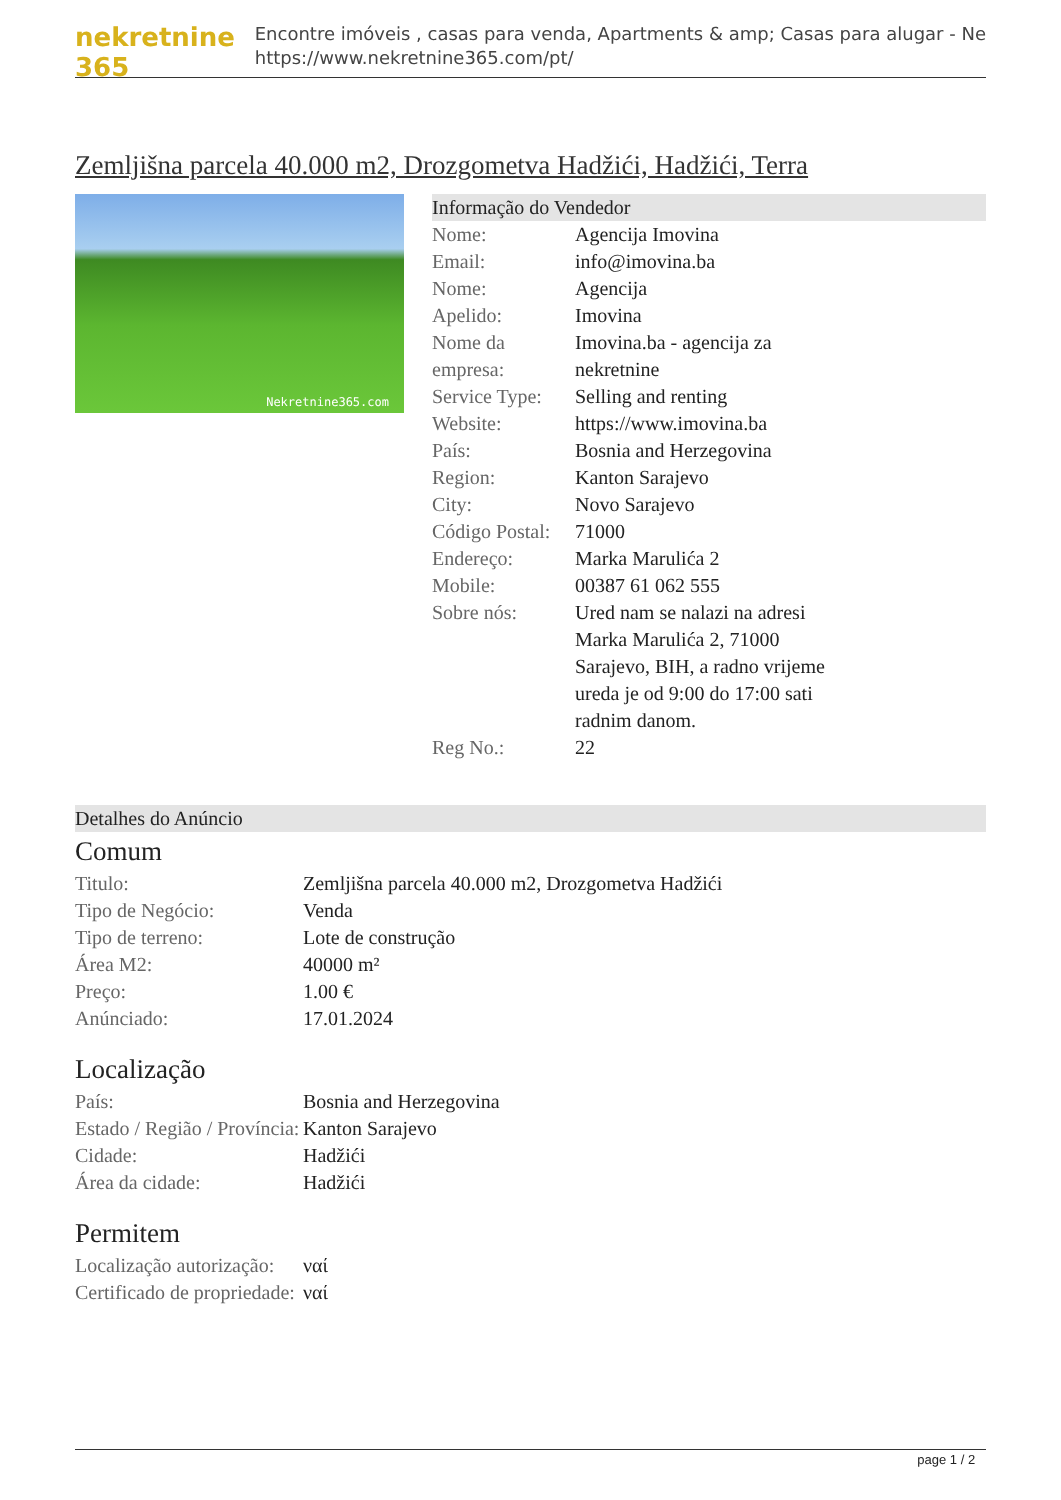nekretnine 365
Encontre imóveis , casas para venda, Apartments & amp; Casas para alugar - Ne
https://www.nekretnine365.com/pt/
Zemljišna parcela 40.000 m2, Drozgometva Hadžići, Hadžići, Terra
Nekretnine365.com
Informação do Vendedor
| Nome: | Agencija Imovina |
| Email: | info@imovina.ba |
| Nome: | Agencija |
| Apelido: | Imovina |
| Nome da empresa: | Imovina.ba - agencija za nekretnine |
| Service Type: | Selling and renting |
| Website: | https://www.imovina.ba |
| País: | Bosnia and Herzegovina |
| Region: | Kanton Sarajevo |
| City: | Novo Sarajevo |
| Código Postal: | 71000 |
| Endereço: | Marka Marulića 2 |
| Mobile: | 00387 61 062 555 |
| Sobre nós: | Ured nam se nalazi na adresi Marka Marulića 2, 71000 Sarajevo, BIH, a radno vrijeme ureda je od 9:00 do 17:00 sati radnim danom. |
| Reg No.: | 22 |
Detalhes do Anúncio
Comum
| Titulo: | Zemljišna parcela 40.000 m2, Drozgometva Hadžići |
| Tipo de Negócio: | Venda |
| Tipo de terreno: | Lote de construção |
| Área M2: | 40000 m² |
| Preço: | 1.00 € |
| Anúnciado: | 17.01.2024 |
Localização
| País: | Bosnia and Herzegovina |
| Estado / Região / Província: | Kanton Sarajevo |
| Cidade: | Hadžići |
| Área da cidade: | Hadžići |
Permitem
| Localização autorização: | ναί |
| Certificado de propriedade: | ναί |
page 1 / 2